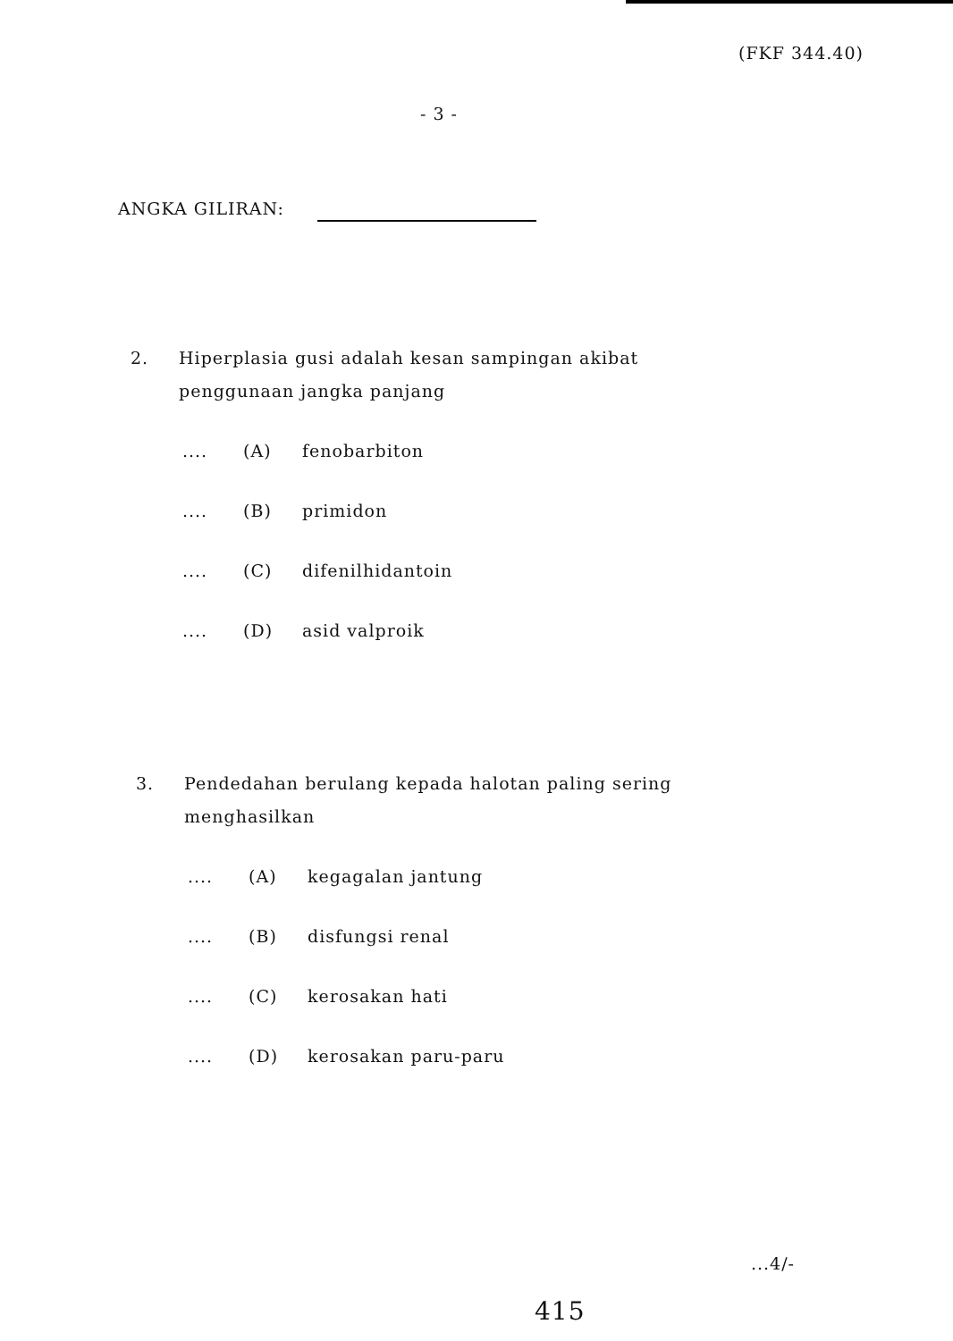(FKF 344.40)
- 3 -
ANGKA GILIRAN:
2. Hiperplasia gusi adalah kesan sampingan akibat
penggunaan jangka panjang
.... (A) fenobarbiton
.... (B) primidon
.... (C) difenilhidantoin
.... (D) asid valproik
3. Pendedahan berulang kepada halotan paling sering
menghasilkan
.... (A) kegagalan jantung
.... (B) disfungsi renal
.... (C) kerosakan hati
.... (D) kerosakan paru-paru
...4/-
415